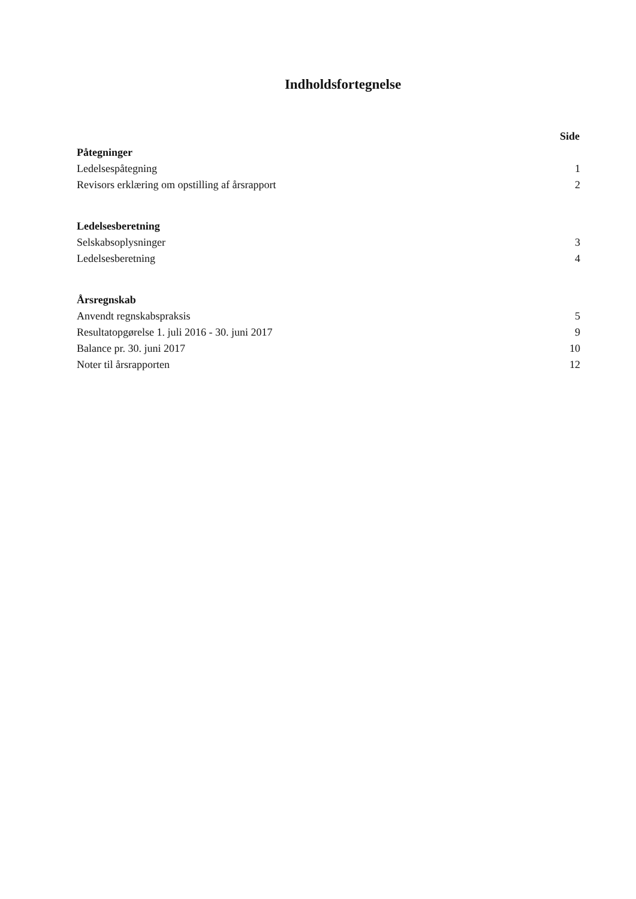Indholdsfortegnelse
| | Side |
| Påtegninger | |
| Ledelsespåtegning | 1 |
| Revisors erklæring om opstilling af årsrapport | 2 |
| Ledelsesberetning | |
| Selskabsoplysninger | 3 |
| Ledelsesberetning | 4 |
| Årsregnskab | |
| Anvendt regnskabspraksis | 5 |
| Resultatopgørelse 1. juli 2016 - 30. juni 2017 | 9 |
| Balance pr. 30. juni 2017 | 10 |
| Noter til årsrapporten | 12 |